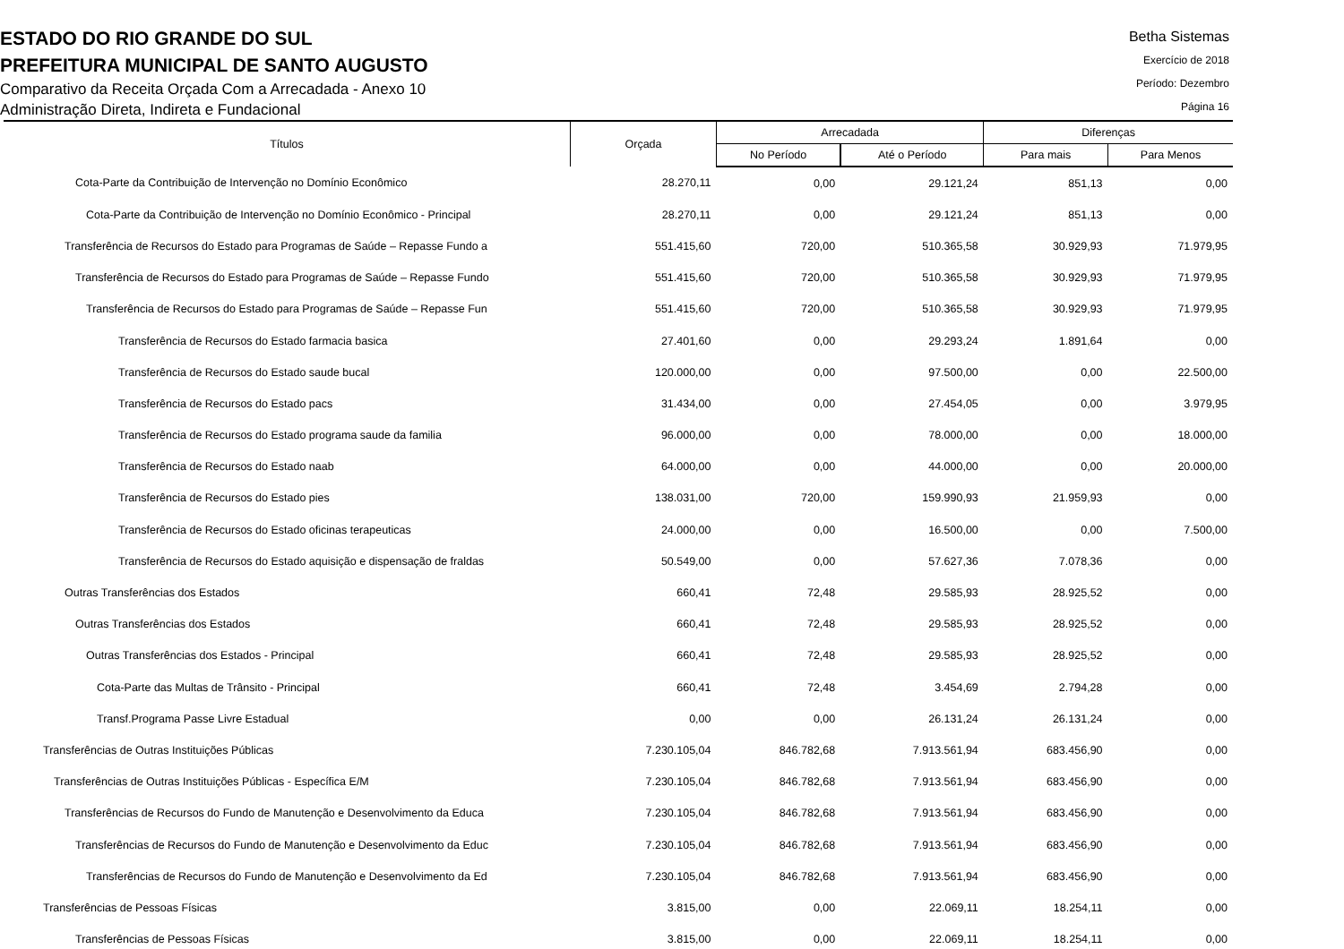ESTADO DO RIO GRANDE DO SUL
PREFEITURA MUNICIPAL DE SANTO AUGUSTO
Comparativo da Receita Orçada Com a Arrecadada - Anexo 10
Administração Direta, Indireta e Fundacional
Betha Sistemas
Exercício de 2018
Período: Dezembro
Página 16
| Títulos | Orçada | Arrecadada | | Diferenças | |
| --- | --- | --- | --- | --- | --- |
| | | No Período | Até o Período | Para mais | Para Menos |
| Cota-Parte da Contribuição de Intervenção no Domínio Econômico | 28.270,11 | 0,00 | 29.121,24 | 851,13 | 0,00 |
| Cota-Parte da Contribuição de Intervenção no Domínio Econômico - Principal | 28.270,11 | 0,00 | 29.121,24 | 851,13 | 0,00 |
| Transferência de Recursos do Estado para Programas de Saúde – Repasse Fundo a | 551.415,60 | 720,00 | 510.365,58 | 30.929,93 | 71.979,95 |
| Transferência de Recursos do Estado para Programas de Saúde – Repasse Fundo | 551.415,60 | 720,00 | 510.365,58 | 30.929,93 | 71.979,95 |
| Transferência de Recursos do Estado para Programas de Saúde – Repasse Fun | 551.415,60 | 720,00 | 510.365,58 | 30.929,93 | 71.979,95 |
| Transferência de Recursos do Estado farmacia basica | 27.401,60 | 0,00 | 29.293,24 | 1.891,64 | 0,00 |
| Transferência de Recursos do Estado saude bucal | 120.000,00 | 0,00 | 97.500,00 | 0,00 | 22.500,00 |
| Transferência de Recursos do Estado pacs | 31.434,00 | 0,00 | 27.454,05 | 0,00 | 3.979,95 |
| Transferência de Recursos do Estado programa saude da familia | 96.000,00 | 0,00 | 78.000,00 | 0,00 | 18.000,00 |
| Transferência de Recursos do Estado naab | 64.000,00 | 0,00 | 44.000,00 | 0,00 | 20.000,00 |
| Transferência de Recursos do Estado pies | 138.031,00 | 720,00 | 159.990,93 | 21.959,93 | 0,00 |
| Transferência de Recursos do Estado oficinas terapeuticas | 24.000,00 | 0,00 | 16.500,00 | 0,00 | 7.500,00 |
| Transferência de Recursos do Estado aquisição e dispensação de fraldas | 50.549,00 | 0,00 | 57.627,36 | 7.078,36 | 0,00 |
| Outras Transferências dos Estados | 660,41 | 72,48 | 29.585,93 | 28.925,52 | 0,00 |
| Outras Transferências dos Estados | 660,41 | 72,48 | 29.585,93 | 28.925,52 | 0,00 |
| Outras Transferências dos Estados - Principal | 660,41 | 72,48 | 29.585,93 | 28.925,52 | 0,00 |
| Cota-Parte das Multas de Trânsito - Principal | 660,41 | 72,48 | 3.454,69 | 2.794,28 | 0,00 |
| Transf.Programa Passe Livre Estadual | 0,00 | 0,00 | 26.131,24 | 26.131,24 | 0,00 |
| Transferências de Outras Instituições Públicas | 7.230.105,04 | 846.782,68 | 7.913.561,94 | 683.456,90 | 0,00 |
| Transferências de Outras Instituições Públicas - Específica E/M | 7.230.105,04 | 846.782,68 | 7.913.561,94 | 683.456,90 | 0,00 |
| Transferências de Recursos do Fundo de Manutenção e Desenvolvimento da Educa | 7.230.105,04 | 846.782,68 | 7.913.561,94 | 683.456,90 | 0,00 |
| Transferências de Recursos do Fundo de Manutenção e Desenvolvimento da Educ | 7.230.105,04 | 846.782,68 | 7.913.561,94 | 683.456,90 | 0,00 |
| Transferências de Recursos do Fundo de Manutenção e Desenvolvimento da Ed | 7.230.105,04 | 846.782,68 | 7.913.561,94 | 683.456,90 | 0,00 |
| Transferências de Pessoas Físicas | 3.815,00 | 0,00 | 22.069,11 | 18.254,11 | 0,00 |
| Transferências de Pessoas Físicas | 3.815,00 | 0,00 | 22.069,11 | 18.254,11 | 0,00 |